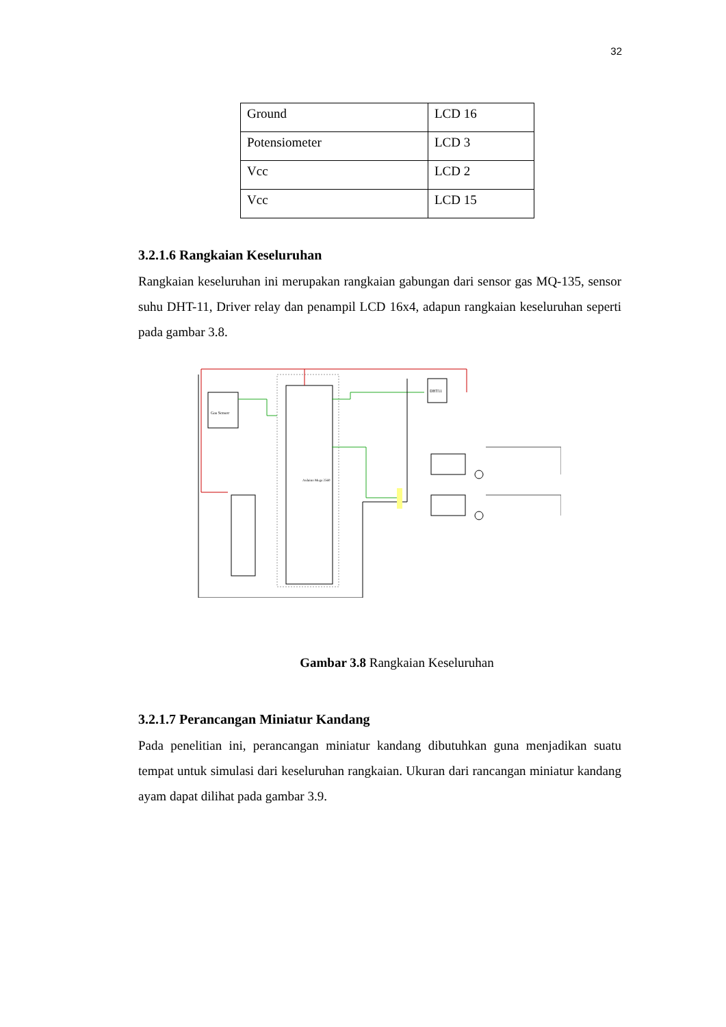32
| Ground | LCD 16 |
| Potensiometer | LCD 3 |
| Vcc | LCD 2 |
| Vcc | LCD 15 |
3.2.1.6 Rangkaian Keseluruhan
Rangkaian keseluruhan ini merupakan rangkaian gabungan dari sensor gas MQ-135, sensor suhu DHT-11, Driver relay dan penampil LCD 16x4, adapun rangkaian keseluruhan seperti pada gambar 3.8.
Gas Sensor
DHT11
Arduino Mega 2560
Gambar 3.8 Rangkaian Keseluruhan
3.2.1.7 Perancangan Miniatur Kandang
Pada penelitian ini, perancangan miniatur kandang dibutuhkan guna menjadikan suatu tempat untuk simulasi dari keseluruhan rangkaian. Ukuran dari rancangan miniatur kandang ayam dapat dilihat pada gambar 3.9.